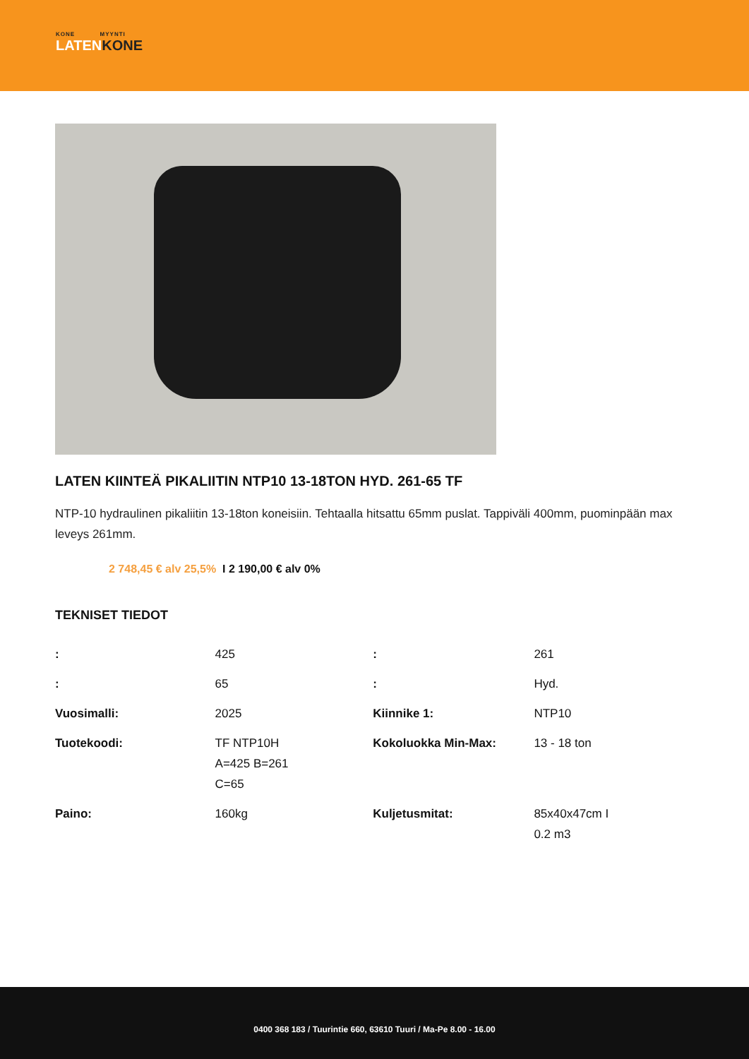KONE MYYNTI
LATENKONE
LATEN KIINTEÄ PIKALIITIN NTP10 13-18TON HYD. 261-65 TF
NTP-10 hydraulinen pikaliitin 13-18ton koneisiin. Tehtaalla hitsattu 65mm puslat. Tappiväli 400mm, puominpään max leveys 261mm.
2 748,45 € alv 25,5% I 2 190,00 € alv 0%
TEKNISET TIEDOT
| : | 425 | : | 261 |
| : | 65 | : | Hyd. |
| Vuosimalli: | 2025 | Kiinnike 1: | NTP10 |
| Tuotekoodi: | TF NTP10H A=425 B=261 C=65 | Kokoluokka Min-Max: | 13 - 18 ton |
| Paino: | 160kg | Kuljetusmitat: | 85x40x47cm I 0.2 m3 |
0400 368 183 / Tuurintie 660, 63610 Tuuri / Ma-Pe 8.00 - 16.00